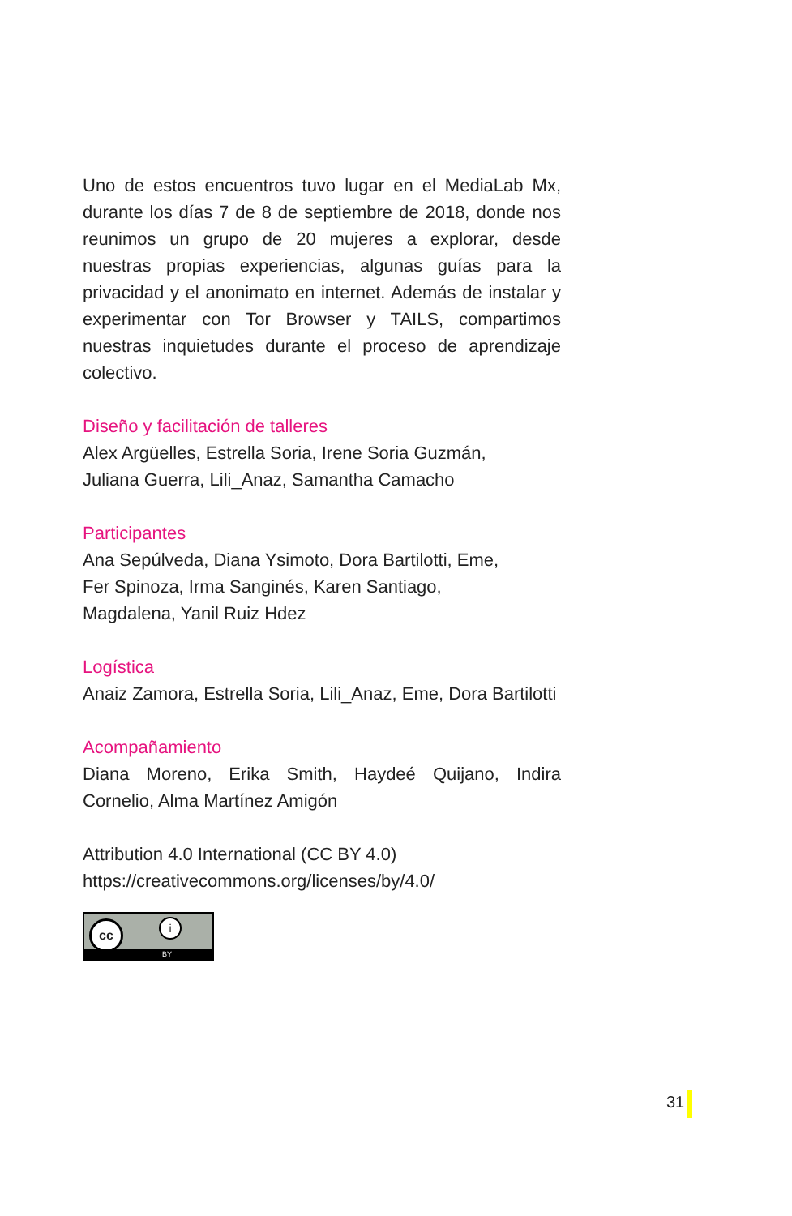Uno de estos encuentros tuvo lugar en el MediaLab Mx, durante los días 7 de 8 de septiembre de 2018, donde nos reunimos un grupo de 20 mujeres a explorar, desde nuestras propias experiencias, algunas guías para la privacidad y el anonimato en internet. Además de instalar y experimentar con Tor Browser y TAILS, compartimos nuestras inquietudes durante el proceso de aprendizaje colectivo.
Diseño y facilitación de talleres
Alex Argüelles, Estrella Soria, Irene Soria Guzmán,
Juliana Guerra, Lili_Anaz, Samantha Camacho
Participantes
Ana Sepúlveda, Diana Ysimoto, Dora Bartilotti, Eme,
Fer Spinoza, Irma Sanginés, Karen Santiago,
Magdalena, Yanil Ruiz Hdez
Logística
Anaiz Zamora, Estrella Soria, Lili_Anaz, Eme, Dora Bartilotti
Acompañamiento
Diana Moreno, Erika Smith, Haydeé Quijano, Indira Cornelio, Alma Martínez Amigón
Attribution 4.0 International (CC BY 4.0)
https://creativecommons.org/licenses/by/4.0/
cc i
BY
31